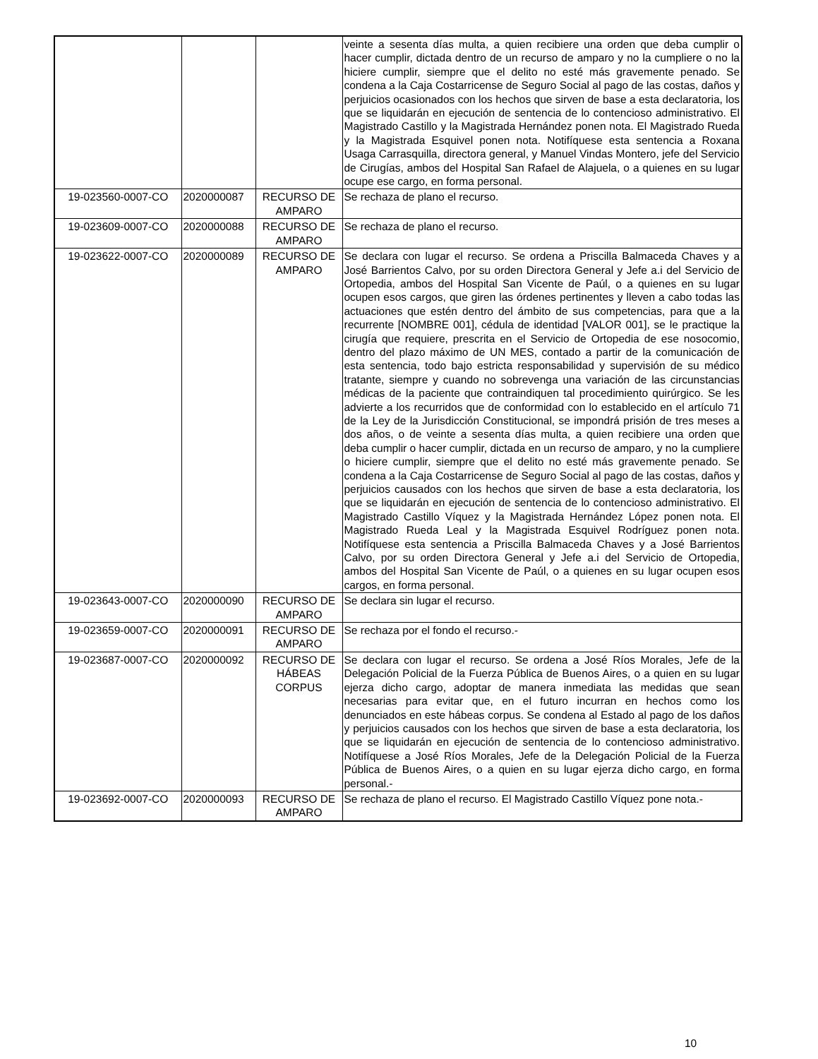| | | | veinte a sesenta días multa, a quien recibiere una orden que deba cumplir o hacer cumplir, dictada dentro de un recurso de amparo y no la cumpliere o no la hiciere cumplir, siempre que el delito no esté más gravemente penado. Se condena a la Caja Costarricense de Seguro Social al pago de las costas, daños y perjuicios ocasionados con los hechos que sirven de base a esta declaratoria, los que se liquidarán en ejecución de sentencia de lo contencioso administrativo. El Magistrado Castillo y la Magistrada Hernández ponen nota. El Magistrado Rueda y la Magistrada Esquivel ponen nota. Notifíquese esta sentencia a Roxana Usaga Carrasquilla, directora general, y Manuel Vindas Montero, jefe del Servicio de Cirugías, ambos del Hospital San Rafael de Alajuela, o a quienes en su lugar ocupe ese cargo, en forma personal. |
| 19-023560-0007-CO | 2020000087 | RECURSO DE AMPARO | Se rechaza de plano el recurso. |
| 19-023609-0007-CO | 2020000088 | RECURSO DE AMPARO | Se rechaza de plano el recurso. |
| 19-023622-0007-CO | 2020000089 | RECURSO DE AMPARO | Se declara con lugar el recurso. Se ordena a Priscilla Balmaceda Chaves y a José Barrientos Calvo, por su orden Directora General y Jefe a.i del Servicio de Ortopedia, ambos del Hospital San Vicente de Paúl, o a quienes en su lugar ocupen esos cargos, que giren las órdenes pertinentes y lleven a cabo todas las actuaciones que estén dentro del ámbito de sus competencias, para que a la recurrente [NOMBRE 001], cédula de identidad [VALOR 001], se le practique la cirugía que requiere, prescrita en el Servicio de Ortopedia de ese nosocomio, dentro del plazo máximo de UN MES, contado a partir de la comunicación de esta sentencia, todo bajo estricta responsabilidad y supervisión de su médico tratante, siempre y cuando no sobrevenga una variación de las circunstancias médicas de la paciente que contraindiquen tal procedimiento quirúrgico. Se les advierte a los recurridos que de conformidad con lo establecido en el artículo 71 de la Ley de la Jurisdicción Constitucional, se impondrá prisión de tres meses a dos años, o de veinte a sesenta días multa, a quien recibiere una orden que deba cumplir o hacer cumplir, dictada en un recurso de amparo, y no la cumpliere o hiciere cumplir, siempre que el delito no esté más gravemente penado. Se condena a la Caja Costarricense de Seguro Social al pago de las costas, daños y perjuicios causados con los hechos que sirven de base a esta declaratoria, los que se liquidarán en ejecución de sentencia de lo contencioso administrativo. El Magistrado Castillo Víquez y la Magistrada Hernández López ponen nota. El Magistrado Rueda Leal y la Magistrada Esquivel Rodríguez ponen nota. Notifíquese esta sentencia a Priscilla Balmaceda Chaves y a José Barrientos Calvo, por su orden Directora General y Jefe a.i del Servicio de Ortopedia, ambos del Hospital San Vicente de Paúl, o a quienes en su lugar ocupen esos cargos, en forma personal. |
| 19-023643-0007-CO | 2020000090 | RECURSO DE AMPARO | Se declara sin lugar el recurso. |
| 19-023659-0007-CO | 2020000091 | RECURSO DE AMPARO | Se rechaza por el fondo el recurso.- |
| 19-023687-0007-CO | 2020000092 | RECURSO DE HÁBEAS CORPUS | Se declara con lugar el recurso. Se ordena a José Ríos Morales, Jefe de la Delegación Policial de la Fuerza Pública de Buenos Aires, o a quien en su lugar ejerza dicho cargo, adoptar de manera inmediata las medidas que sean necesarias para evitar que, en el futuro incurran en hechos como los denunciados en este hábeas corpus. Se condena al Estado al pago de los daños y perjuicios causados con los hechos que sirven de base a esta declaratoria, los que se liquidarán en ejecución de sentencia de lo contencioso administrativo. Notifíquese a José Ríos Morales, Jefe de la Delegación Policial de la Fuerza Pública de Buenos Aires, o a quien en su lugar ejerza dicho cargo, en forma personal.- |
| 19-023692-0007-CO | 2020000093 | RECURSO DE AMPARO | Se rechaza de plano el recurso. El Magistrado Castillo Víquez pone nota.- |
10